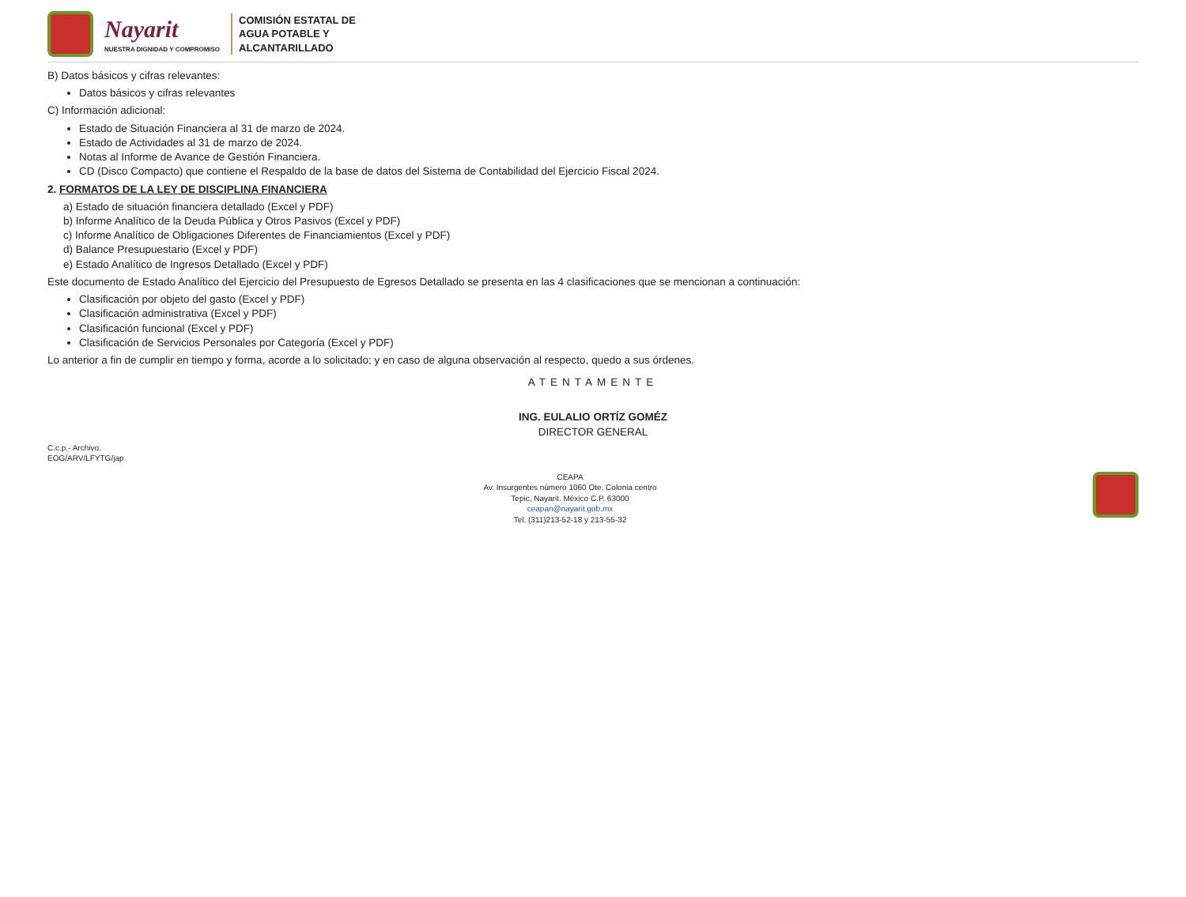Nayarit
NUESTRA DIGNIDAD Y COMPROMISO
COMISIÓN ESTATAL DE
AGUA POTABLE Y
ALCANTARILLADO
B) Datos básicos y cifras relevantes:
Datos básicos y cifras relevantes
C) Información adicional:
Estado de Situación Financiera al 31 de marzo de 2024.
Estado de Actividades al 31 de marzo de 2024.
Notas al Informe de Avance de Gestión Financiera.
CD (Disco Compacto) que contiene el Respaldo de la base de datos del Sistema de Contabilidad del Ejercicio Fiscal 2024.
2. FORMATOS DE LA LEY DE DISCIPLINA FINANCIERA
a) Estado de situación financiera detallado (Excel y PDF)
b) Informe Analítico de la Deuda Pública y Otros Pasivos (Excel y PDF)
c) Informe Analítico de Obligaciones Diferentes de Financiamientos (Excel y PDF)
d) Balance Presupuestario (Excel y PDF)
e) Estado Analítico de Ingresos Detallado (Excel y PDF)
Este documento de Estado Analítico del Ejercicio del Presupuesto de Egresos Detallado se presenta en las 4 clasificaciones que se mencionan a continuación:
Clasificación por objeto del gasto (Excel y PDF)
Clasificación administrativa (Excel y PDF)
Clasificación funcional (Excel y PDF)
Clasificación de Servicios Personales por Categoría (Excel y PDF)
Lo anterior a fin de cumplir en tiempo y forma, acorde a lo solicitado; y en caso de alguna observación al respecto, quedo a sus órdenes.
ATENTAMENTE
ING. EULALIO ORTÍZ GOMÉZ
DIRECTOR GENERAL
C.c.p.- Archivo.
EOG/ARV/LFYTG/jap
CEAPA
Av. Insurgentes número 1060 Ote. Colonia centro
Tepic, Nayarit. México C.P. 63000
ceapan@nayarit.gob.mx
Tel. (311)213-52-18 y 213-55-32